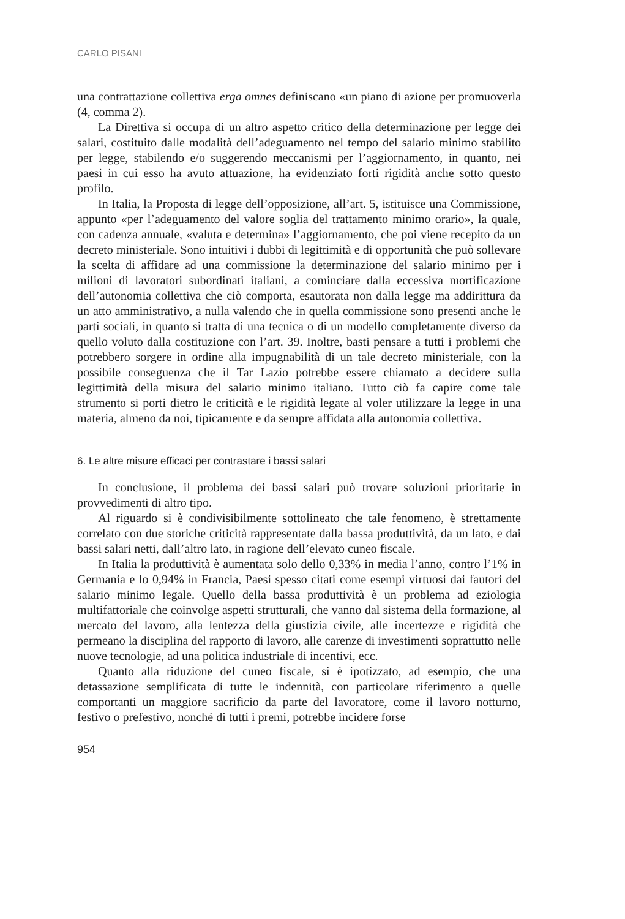CARLO PISANI
una contrattazione collettiva erga omnes definiscano «un piano di azione per promuoverla (4, comma 2).
La Direttiva si occupa di un altro aspetto critico della determinazione per legge dei salari, costituito dalle modalità dell’adeguamento nel tempo del salario minimo stabilito per legge, stabilendo e/o suggerendo meccanismi per l’aggiornamento, in quanto, nei paesi in cui esso ha avuto attuazione, ha evidenziato forti rigidità anche sotto questo profilo.
In Italia, la Proposta di legge dell’opposizione, all’art. 5, istituisce una Commissione, appunto «per l’adeguamento del valore soglia del trattamento minimo orario», la quale, con cadenza annuale, «valuta e determina» l’aggiornamento, che poi viene recepito da un decreto ministeriale. Sono intuitivi i dubbi di legittimità e di opportunità che può sollevare la scelta di affidare ad una commissione la determinazione del salario minimo per i milioni di lavoratori subordinati italiani, a cominciare dalla eccessiva mortificazione dell’autonomia collettiva che ciò comporta, esautorata non dalla legge ma addirittura da un atto amministrativo, a nulla valendo che in quella commissione sono presenti anche le parti sociali, in quanto si tratta di una tecnica o di un modello completamente diverso da quello voluto dalla costituzione con l’art. 39. Inoltre, basti pensare a tutti i problemi che potrebbero sorgere in ordine alla impugnabilità di un tale decreto ministeriale, con la possibile conseguenza che il Tar Lazio potrebbe essere chiamato a decidere sulla legittimità della misura del salario minimo italiano. Tutto ciò fa capire come tale strumento si porti dietro le criticità e le rigidità legate al voler utilizzare la legge in una materia, almeno da noi, tipicamente e da sempre affidata alla autonomia collettiva.
6. Le altre misure efficaci per contrastare i bassi salari
In conclusione, il problema dei bassi salari può trovare soluzioni prioritarie in provvedimenti di altro tipo.
Al riguardo si è condivisibilmente sottolineato che tale fenomeno, è strettamente correlato con due storiche criticità rappresentate dalla bassa produttività, da un lato, e dai bassi salari netti, dall’altro lato, in ragione dell’elevato cuneo fiscale.
In Italia la produttività è aumentata solo dello 0,33% in media l’anno, contro l’1% in Germania e lo 0,94% in Francia, Paesi spesso citati come esempi virtuosi dai fautori del salario minimo legale. Quello della bassa produttività è un problema ad eziologia multifattoriale che coinvolge aspetti strutturali, che vanno dal sistema della formazione, al mercato del lavoro, alla lentezza della giustizia civile, alle incertezze e rigidità che permeano la disciplina del rapporto di lavoro, alle carenze di investimenti soprattutto nelle nuove tecnologie, ad una politica industriale di incentivi, ecc.
Quanto alla riduzione del cuneo fiscale, si è ipotizzato, ad esempio, che una detassazione semplificata di tutte le indennità, con particolare riferimento a quelle comportanti un maggiore sacrificio da parte del lavoratore, come il lavoro notturno, festivo o prefestivo, nonché di tutti i premi, potrebbe incidere forse
954